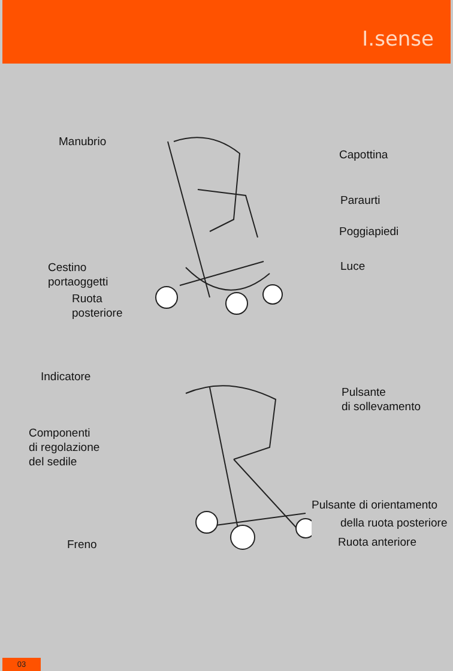I.sense
Manubrio
Capottina
Paraurti
Poggiapiedi
Cestino
portaoggetti
Luce
Ruota
posteriore
Indicatore
Pulsante
di sollevamento
Componenti
di regolazione
del sedile
Pulsante di orientamento
della ruota posteriore
Freno Ruota anteriore
03